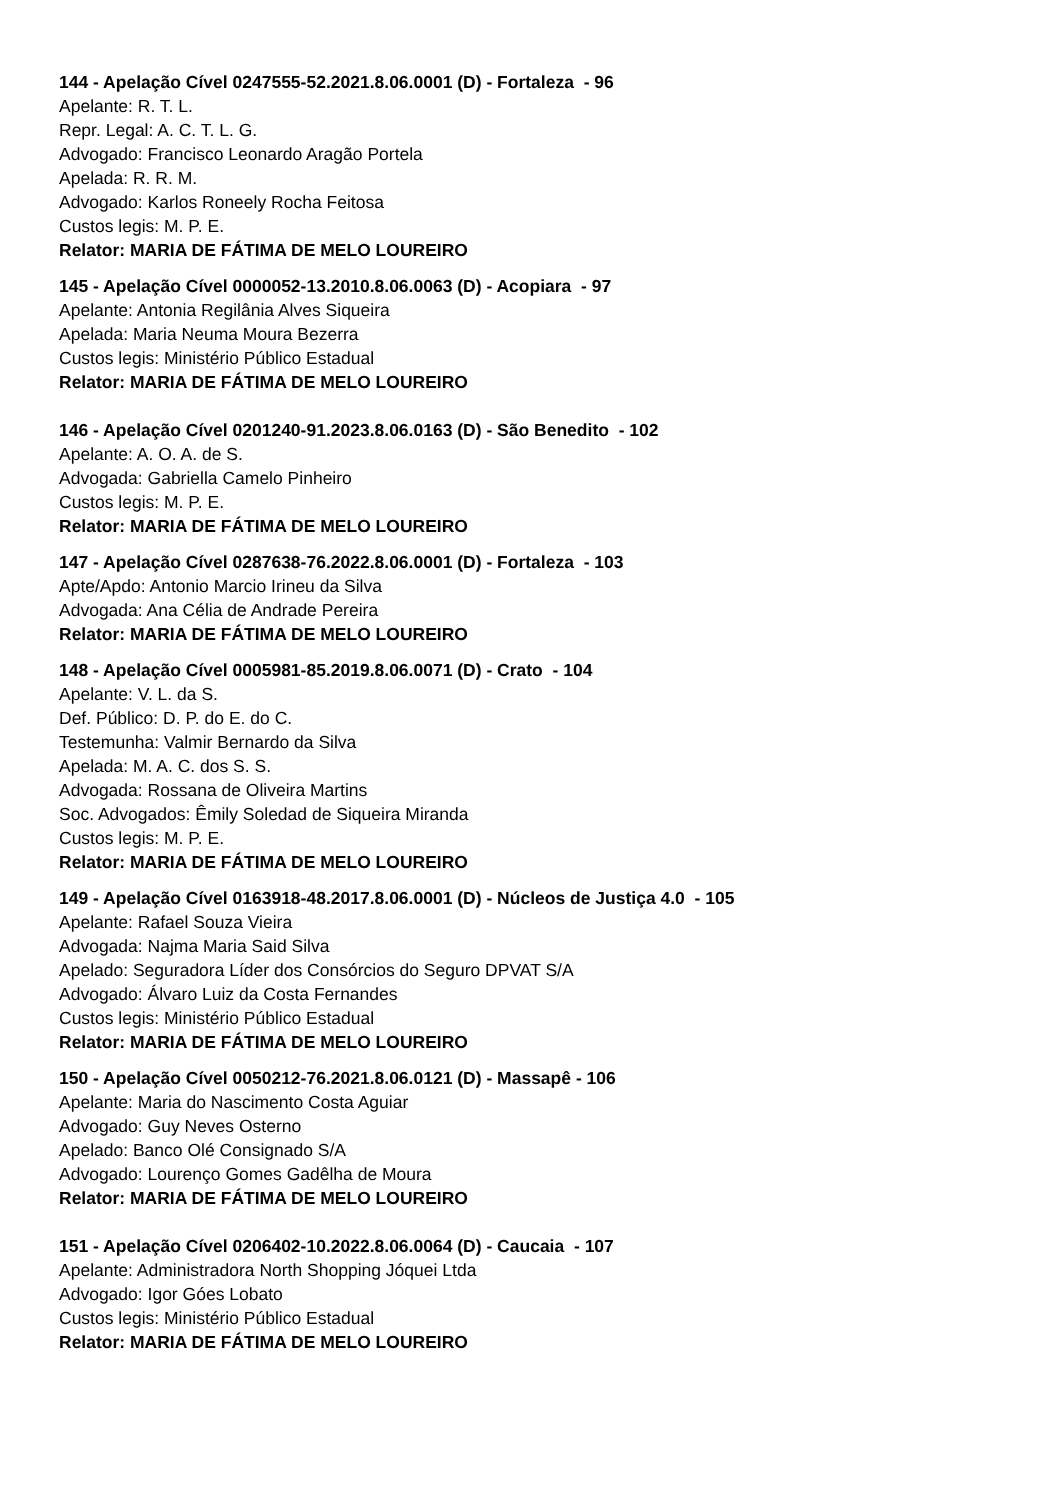144 - Apelação Cível 0247555-52.2021.8.06.0001 (D) - Fortaleza - 96
Apelante: R. T. L.
Repr. Legal: A. C. T. L. G.
Advogado: Francisco Leonardo Aragão Portela
Apelada: R. R. M.
Advogado: Karlos Roneely Rocha Feitosa
Custos legis: M. P. E.
Relator: MARIA DE FÁTIMA DE MELO LOUREIRO
145 - Apelação Cível 0000052-13.2010.8.06.0063 (D) - Acopiara - 97
Apelante: Antonia Regilânia Alves Siqueira
Apelada: Maria Neuma Moura Bezerra
Custos legis: Ministério Público Estadual
Relator: MARIA DE FÁTIMA DE MELO LOUREIRO
146 - Apelação Cível 0201240-91.2023.8.06.0163 (D) - São Benedito - 102
Apelante: A. O. A. de S.
Advogada: Gabriella Camelo Pinheiro
Custos legis: M. P. E.
Relator: MARIA DE FÁTIMA DE MELO LOUREIRO
147 - Apelação Cível 0287638-76.2022.8.06.0001 (D) - Fortaleza - 103
Apte/Apdo: Antonio Marcio Irineu da Silva
Advogada: Ana Célia de Andrade Pereira
Relator: MARIA DE FÁTIMA DE MELO LOUREIRO
148 - Apelação Cível 0005981-85.2019.8.06.0071 (D) - Crato - 104
Apelante: V. L. da S.
Def. Público: D. P. do E. do C.
Testemunha: Valmir Bernardo da Silva
Apelada: M. A. C. dos S. S.
Advogada: Rossana de Oliveira Martins
Soc. Advogados: Êmily Soledad de Siqueira Miranda
Custos legis: M. P. E.
Relator: MARIA DE FÁTIMA DE MELO LOUREIRO
149 - Apelação Cível 0163918-48.2017.8.06.0001 (D) - Núcleos de Justiça 4.0 - 105
Apelante: Rafael Souza Vieira
Advogada: Najma Maria Said Silva
Apelado: Seguradora Líder dos Consórcios do Seguro DPVAT S/A
Advogado: Álvaro Luiz da Costa Fernandes
Custos legis: Ministério Público Estadual
Relator: MARIA DE FÁTIMA DE MELO LOUREIRO
150 - Apelação Cível 0050212-76.2021.8.06.0121 (D) - Massapê - 106
Apelante: Maria do Nascimento Costa Aguiar
Advogado: Guy Neves Osterno
Apelado: Banco Olé Consignado S/A
Advogado: Lourenço Gomes Gadêlha de Moura
Relator: MARIA DE FÁTIMA DE MELO LOUREIRO
151 - Apelação Cível 0206402-10.2022.8.06.0064 (D) - Caucaia - 107
Apelante: Administradora North Shopping Jóquei Ltda
Advogado: Igor Góes Lobato
Custos legis: Ministério Público Estadual
Relator: MARIA DE FÁTIMA DE MELO LOUREIRO